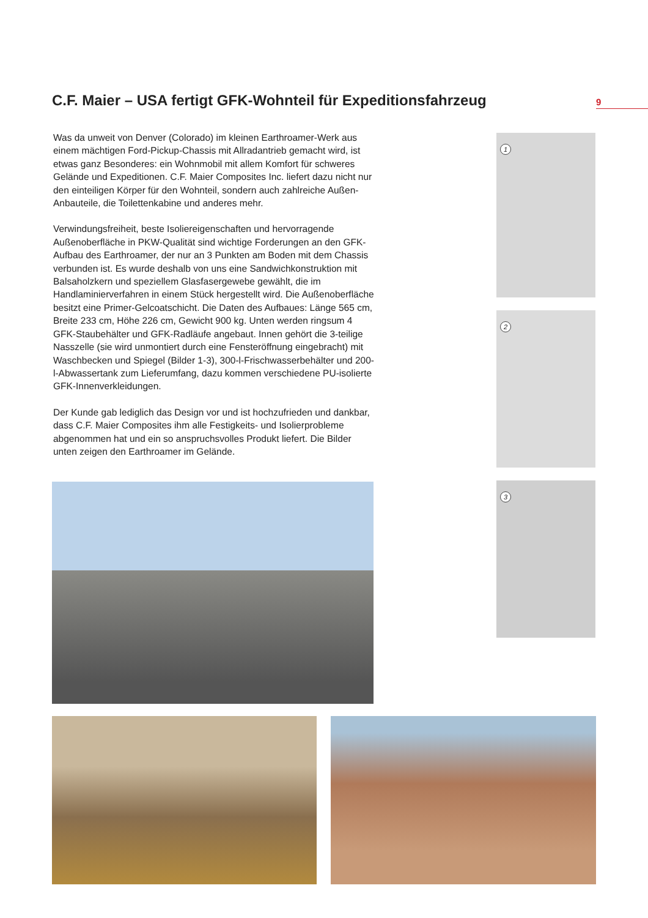C.F. Maier – USA fertigt GFK-Wohnteil für Expeditionsfahrzeug
9
Was da unweit von Denver (Colorado) im kleinen Earthroamer-Werk aus einem mächtigen Ford-Pickup-Chassis mit Allradantrieb gemacht wird, ist etwas ganz Besonderes: ein Wohnmobil mit allem Komfort für schweres Gelände und Expeditionen. C.F. Maier Composites Inc. liefert dazu nicht nur den einteiligen Körper für den Wohnteil, sondern auch zahlreiche Außen-Anbauteile, die Toilettenkabine und anderes mehr.
Verwindungsfreiheit, beste Isoliereigenschaften und hervorragende Außenoberfläche in PKW-Qualität sind wichtige Forderungen an den GFK-Aufbau des Earthroamer, der nur an 3 Punkten am Boden mit dem Chassis verbunden ist. Es wurde deshalb von uns eine Sandwichkonstruktion mit Balsaholzkern und speziellem Glasfasergewebe gewählt, die im Handlaminierverfahren in einem Stück hergestellt wird. Die Außenoberfläche besitzt eine Primer-Gelcoatschicht. Die Daten des Aufbaues: Länge 565 cm, Breite 233 cm, Höhe 226 cm, Gewicht 900 kg. Unten werden ringsum 4 GFK-Staubehälter und GFK-Radläufe angebaut. Innen gehört die 3-teilige Nasszelle (sie wird unmontiert durch eine Fensteröffnung eingebracht) mit Waschbecken und Spiegel (Bilder 1-3), 300-l-Frischwasserbehälter und 200-l-Abwassertank zum Lieferumfang, dazu kommen verschiedene PU-isolierte GFK-Innenverkleidungen.
Der Kunde gab lediglich das Design vor und ist hochzufrieden und dankbar, dass C.F. Maier Composites ihm alle Festigkeits- und Isolierprobleme abgenommen hat und ein so anspruchsvolles Produkt liefert. Die Bilder unten zeigen den Earthroamer im Gelände.
1
2
3